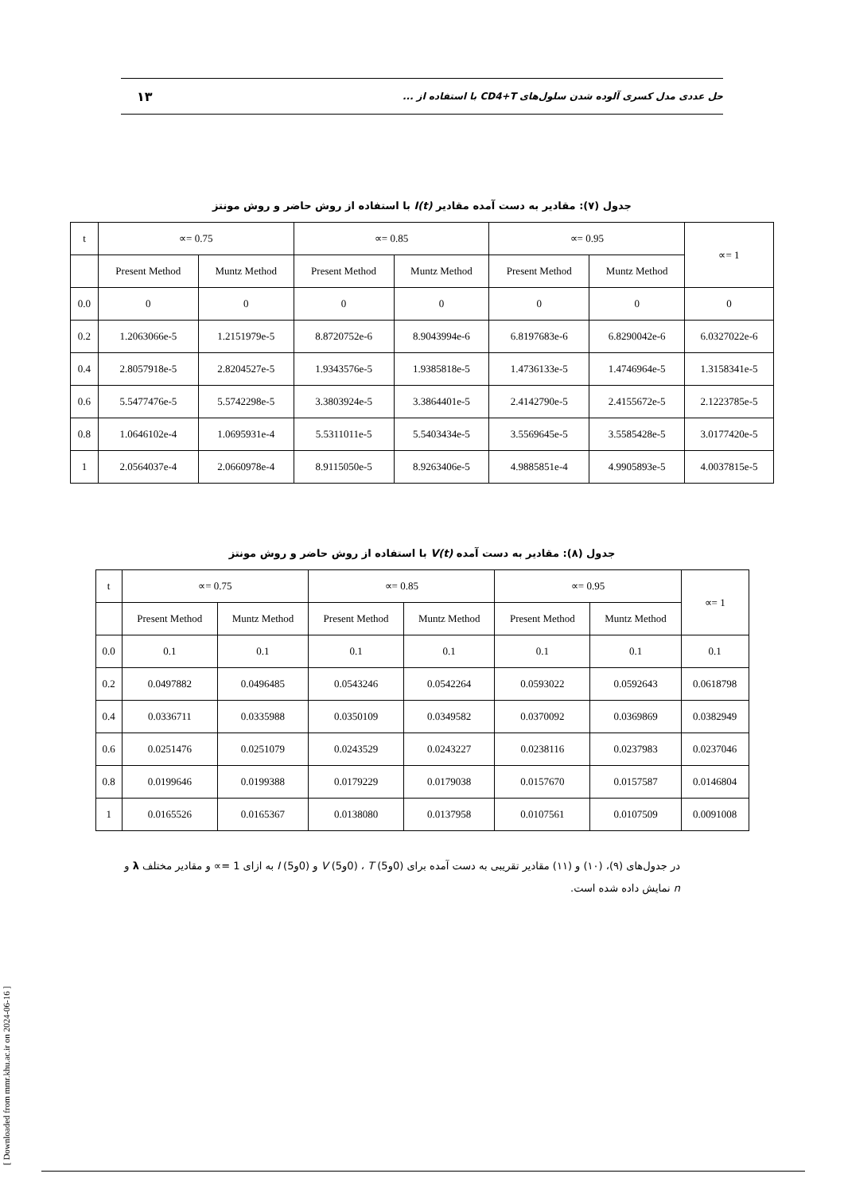حل عددی مدل کسری آلوده شدن سلول‌های CD4+T با استفاده از ... ۱۳
جدول (۷): مقادیر به دست آمده مقادیر I(t) با استفاده از روش حاضر و روش مونتز
| t | ∝= 0.75 | | ∝= 0.85 | | ∝= 0.95 | | ∝= 1 |
| | Present Method | Muntz Method | Present Method | Muntz Method | Present Method | Muntz Method | |
| 0.0 | 0 | 0 | 0 | 0 | 0 | 0 | 0 |
| 0.2 | 1.2063066e-5 | 1.2151979e-5 | 8.8720752e-6 | 8.9043994e-6 | 6.8197683e-6 | 6.8290042e-6 | 6.0327022e-6 |
| 0.4 | 2.8057918e-5 | 2.8204527e-5 | 1.9343576e-5 | 1.9385818e-5 | 1.4736133e-5 | 1.4746964e-5 | 1.3158341e-5 |
| 0.6 | 5.5477476e-5 | 5.5742298e-5 | 3.3803924e-5 | 3.3864401e-5 | 2.4142790e-5 | 2.4155672e-5 | 2.1223785e-5 |
| 0.8 | 1.0646102e-4 | 1.0695931e-4 | 5.5311011e-5 | 5.5403434e-5 | 3.5569645e-5 | 3.5585428e-5 | 3.0177420e-5 |
| 1 | 2.0564037e-4 | 2.0660978e-4 | 8.9115050e-5 | 8.9263406e-5 | 4.9885851e-4 | 4.9905893e-5 | 4.0037815e-5 |
جدول (۸): مقادیر به دست آمده V(t) با استفاده از روش حاضر و روش مونتز
| t | ∝= 0.75 | | ∝= 0.85 | | ∝= 0.95 | | ∝= 1 |
| | Present Method | Muntz Method | Present Method | Muntz Method | Present Method | Muntz Method | |
| 0.0 | 0.1 | 0.1 | 0.1 | 0.1 | 0.1 | 0.1 | 0.1 |
| 0.2 | 0.0497882 | 0.0496485 | 0.0543246 | 0.0542264 | 0.0593022 | 0.0592643 | 0.0618798 |
| 0.4 | 0.0336711 | 0.0335988 | 0.0350109 | 0.0349582 | 0.0370092 | 0.0369869 | 0.0382949 |
| 0.6 | 0.0251476 | 0.0251079 | 0.0243529 | 0.0243227 | 0.0238116 | 0.0237983 | 0.0237046 |
| 0.8 | 0.0199646 | 0.0199388 | 0.0179229 | 0.0179038 | 0.0157670 | 0.0157587 | 0.0146804 |
| 1 | 0.0165526 | 0.0165367 | 0.0138080 | 0.0137958 | 0.0107561 | 0.0107509 | 0.0091008 |
در جدول‌های (۹)، (۱۰) و (۱۱) مقادیر تقریبی به دست آمده برای (0و5) T ، (0و5) V و (0و5) I به ازای 1 =∝ و مقادیر مختلف λ و n نمایش داده شده است.
[ Downloaded from mmr.khu.ac.ir on 2024-06-16 ]